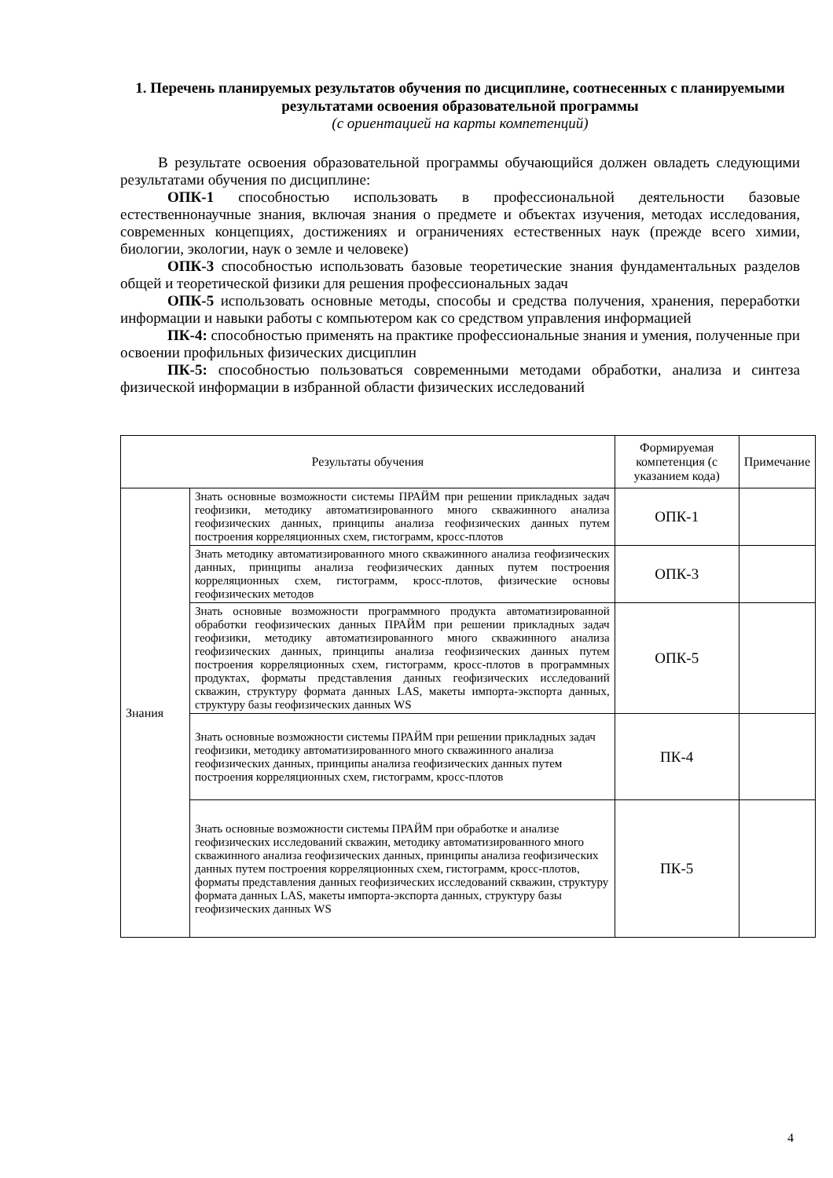1. Перечень планируемых результатов обучения по дисциплине, соотнесенных с планируемыми результатами освоения образовательной программы
(с ориентацией на карты компетенций)
В результате освоения образовательной программы обучающийся должен овладеть следующими результатами обучения по дисциплине:
ОПК-1 способностью использовать в профессиональной деятельности базовые естественнонаучные знания, включая знания о предмете и объектах изучения, методах исследования, современных концепциях, достижениях и ограничениях естественных наук (прежде всего химии, биологии, экологии, наук о земле и человеке)
ОПК-3 способностью использовать базовые теоретические знания фундаментальных разделов общей и теоретической физики для решения профессиональных задач
ОПК-5 использовать основные методы, способы и средства получения, хранения, переработки информации и навыки работы с компьютером как со средством управления информацией
ПК-4: способностью применять на практике профессиональные знания и умения, полученные при освоении профильных физических дисциплин
ПК-5: способностью пользоваться современными методами обработки, анализа и синтеза физической информации в избранной области физических исследований
| Результаты обучения | | Формируемая компетенция (с указанием кода) | Примечание |
| --- | --- | --- | --- |
| Знания | Знать основные возможности системы ПРАЙМ при решении прикладных задач геофизики, методику автоматизированного много скважинного анализа геофизических данных, принципы анализа геофизических данных путем построения корреляционных схем, гистограмм, кросс-плотов | ОПК-1 | |
| | Знать методику автоматизированного много скважинного анализа геофизических данных, принципы анализа геофизических данных путем построения корреляционных схем, гистограмм, кросс-плотов, физические основы геофизических методов | ОПК-3 | |
| | Знать основные возможности программного продукта автоматизированной обработки геофизических данных ПРАЙМ при решении прикладных задач геофизики, методику автоматизированного много скважинного анализа геофизических данных, принципы анализа геофизических данных путем построения корреляционных схем, гистограмм, кросс-плотов в программных продуктах, форматы представления данных геофизических исследований скважин, структуру формата данных LAS, макеты импорта-экспорта данных, структуру базы геофизических данных WS | ОПК-5 | |
| | Знать основные возможности системы ПРАЙМ при решении прикладных задач геофизики, методику автоматизированного много скважинного анализа геофизических данных, принципы анализа геофизических данных путем построения корреляционных схем, гистограмм, кросс-плотов | ПК-4 | |
| | Знать основные возможности системы ПРАЙМ при обработке и анализе геофизических исследований скважин, методику автоматизированного много скважинного анализа геофизических данных, принципы анализа геофизических данных путем построения корреляционных схем, гистограмм, кросс-плотов, форматы представления данных геофизических исследований скважин, структуру формата данных LAS, макеты импорта-экспорта данных, структуру базы геофизических данных WS | ПК-5 | |
4